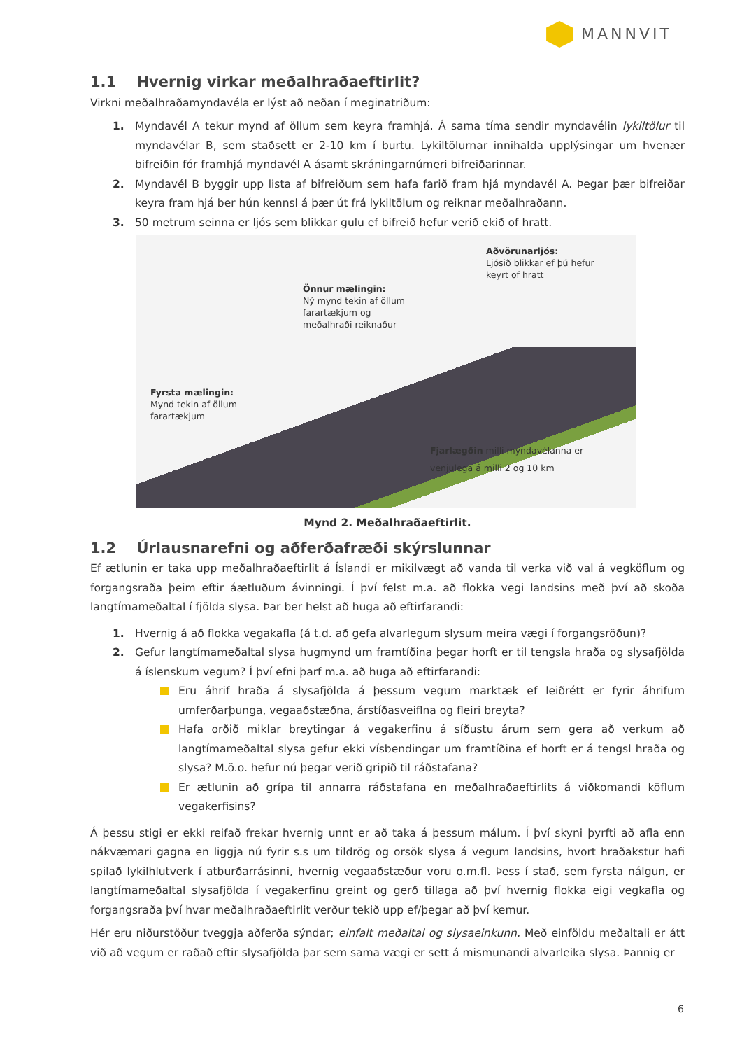MANNVIT
1.1 Hvernig virkar meðalhraðaeftirlit?
Virkni meðalhraðamyndavéla er lýst að neðan í meginatriðum:
1. Myndavél A tekur mynd af öllum sem keyra framhjá. Á sama tíma sendir myndavélin lykiltölur til myndavélar B, sem staðsett er 2-10 km í burtu. Lykiltölurnar innihalda upplýsingar um hvenær bifreiðin fór framhjá myndavél A ásamt skráningarnúmeri bifreiðarinnar.
2. Myndavél B byggir upp lista af bifreiðum sem hafa farið fram hjá myndavél A. Þegar þær bifreiðar keyra fram hjá ber hún kennsl á þær út frá lykiltölum og reiknar meðalhraðann.
3. 50 metrum seinna er ljós sem blikkar gulu ef bifreið hefur verið ekið of hratt.
Aðvörunarljós:
Ljósið blikkar ef þú hefur
keyrt of hratt
Önnur mælingin:
Ný mynd tekin af öllum
farartækjum og
meðalhraði reiknaður
Fyrsta mælingin:
Mynd tekin af öllum
farartækjum
Fjarlægðin milli myndavélanna er
venjulega á milli 2 og 10 km
Mynd 2. Meðalhraðaeftirlit.
1.2 Úrlausnarefni og aðferðafræði skýrslunnar
Ef ætlunin er taka upp meðalhraðaeftirlit á Íslandi er mikilvægt að vanda til verka við val á vegköflum og forgangsraða þeim eftir áætluðum ávinningi. Í því felst m.a. að flokka vegi landsins með því að skoða langtímameðaltal í fjölda slysa. Þar ber helst að huga að eftirfarandi:
1. Hvernig á að flokka vegakafla (á t.d. að gefa alvarlegum slysum meira vægi í forgangsröðun)?
2. Gefur langtímameðaltal slysa hugmynd um framtíðina þegar horft er til tengsla hraða og slysafjölda á íslenskum vegum? Í því efni þarf m.a. að huga að eftirfarandi:
Eru áhrif hraða á slysafjölda á þessum vegum marktæk ef leiðrétt er fyrir áhrifum umferðarþunga, vegaaðstæðna, árstíðasveiflna og fleiri breyta?
Hafa orðið miklar breytingar á vegakerfinu á síðustu árum sem gera að verkum að langtímameðaltal slysa gefur ekki vísbendingar um framtíðina ef horft er á tengsl hraða og slysa? M.ö.o. hefur nú þegar verið gripið til ráðstafana?
Er ætlunin að grípa til annarra ráðstafana en meðalhraðaeftirlits á viðkomandi köflum vegakerfisins?
Á þessu stigi er ekki reifað frekar hvernig unnt er að taka á þessum málum. Í því skyni þyrfti að afla enn nákvæmari gagna en liggja nú fyrir s.s um tildrög og orsök slysa á vegum landsins, hvort hraðakstur hafi spilað lykilhlutverk í atburðarrásinni, hvernig vegaaðstæður voru o.m.fl. Þess í stað, sem fyrsta nálgun, er langtímameðaltal slysafjölda í vegakerfinu greint og gerð tillaga að því hvernig flokka eigi vegkafla og forgangsraða því hvar meðalhraðaeftirlit verður tekið upp ef/þegar að því kemur.
Hér eru niðurstöður tveggja aðferða sýndar; einfalt meðaltal og slysaeinkunn. Með einföldu meðaltali er átt við að vegum er raðað eftir slysafjölda þar sem sama vægi er sett á mismunandi alvarleika slysa. Þannig er
6